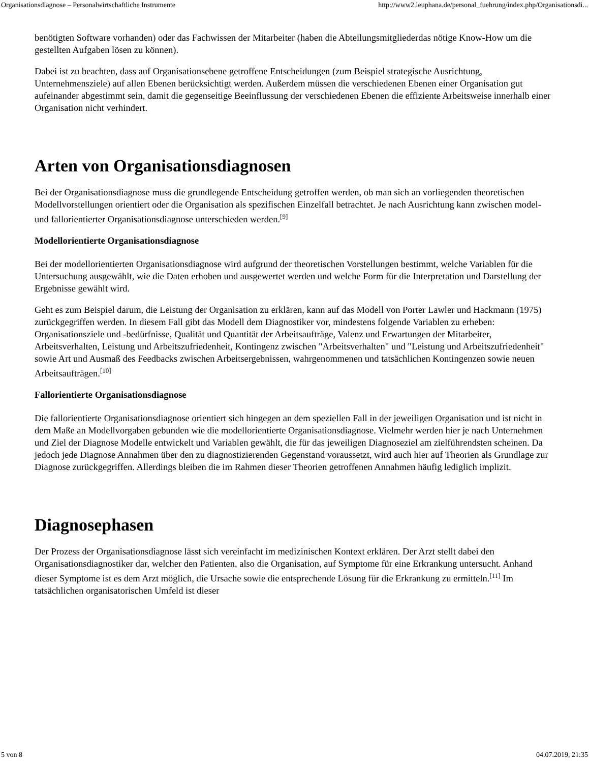Organisationsdiagnose – Personalwirtschaftliche Instrumente http://www2.leuphana.de/personal_fuehrung/index.php/Organisationsdi...
benötigten Software vorhanden) oder das Fachwissen der Mitarbeiter (haben die Abteilungsmitgliederdas nötige Know-How um die gestellten Aufgaben lösen zu können).
Dabei ist zu beachten, dass auf Organisationsebene getroffene Entscheidungen (zum Beispiel strategische Ausrichtung, Unternehmensziele) auf allen Ebenen berücksichtigt werden. Außerdem müssen die verschiedenen Ebenen einer Organisation gut aufeinander abgestimmt sein, damit die gegenseitige Beeinflussung der verschiedenen Ebenen die effiziente Arbeitsweise innerhalb einer Organisation nicht verhindert.
Arten von Organisationsdiagnosen
Bei der Organisationsdiagnose muss die grundlegende Entscheidung getroffen werden, ob man sich an vorliegenden theoretischen Modellvorstellungen orientiert oder die Organisation als spezifischen Einzelfall betrachtet. Je nach Ausrichtung kann zwischen model- und fallorientierter Organisationsdiagnose unterschieden werden.<sup>[9]</sup>
Modellorientierte Organisationsdiagnose
Bei der modellorientierten Organisationsdiagnose wird aufgrund der theoretischen Vorstellungen bestimmt, welche Variablen für die Untersuchung ausgewählt, wie die Daten erhoben und ausgewertet werden und welche Form für die Interpretation und Darstellung der Ergebnisse gewählt wird.
Geht es zum Beispiel darum, die Leistung der Organisation zu erklären, kann auf das Modell von Porter Lawler und Hackmann (1975) zurückgegriffen werden. In diesem Fall gibt das Modell dem Diagnostiker vor, mindestens folgende Variablen zu erheben: Organisationsziele und -bedürfnisse, Qualität und Quantität der Arbeitsaufträge, Valenz und Erwartungen der Mitarbeiter, Arbeitsverhalten, Leistung und Arbeitszufriedenheit, Kontingenz zwischen "Arbeitsverhalten" und "Leistung und Arbeitszufriedenheit" sowie Art und Ausmaß des Feedbacks zwischen Arbeitsergebnissen, wahrgenommenen und tatsächlichen Kontingenzen sowie neuen Arbeitsaufträgen.<sup>[10]</sup>
Fallorientierte Organisationsdiagnose
Die fallorientierte Organisationsdiagnose orientiert sich hingegen an dem speziellen Fall in der jeweiligen Organisation und ist nicht in dem Maße an Modellvorgaben gebunden wie die modellorientierte Organisationsdiagnose. Vielmehr werden hier je nach Unternehmen und Ziel der Diagnose Modelle entwickelt und Variablen gewählt, die für das jeweiligen Diagnoseziel am zielführendsten scheinen. Da jedoch jede Diagnose Annahmen über den zu diagnostizierenden Gegenstand voraussetzt, wird auch hier auf Theorien als Grundlage zur Diagnose zurückgegriffen. Allerdings bleiben die im Rahmen dieser Theorien getroffenen Annahmen häufig lediglich implizit.
Diagnosephasen
Der Prozess der Organisationsdiagnose lässt sich vereinfacht im medizinischen Kontext erklären. Der Arzt stellt dabei den Organisationsdiagnostiker dar, welcher den Patienten, also die Organisation, auf Symptome für eine Erkrankung untersucht. Anhand dieser Symptome ist es dem Arzt möglich, die Ursache sowie die entsprechende Lösung für die Erkrankung zu ermitteln.<sup>[11]</sup> Im tatsächlichen organisatorischen Umfeld ist dieser
5 von 8 04.07.2019, 21:35